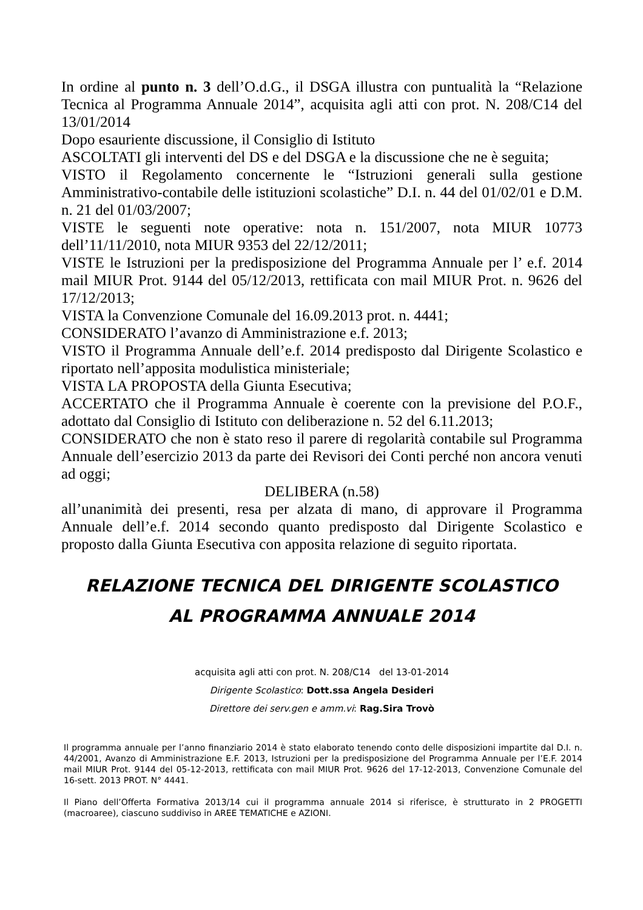In ordine al punto n. 3 dell’O.d.G., il DSGA illustra con puntualità la “Relazione Tecnica al Programma Annuale 2014”, acquisita agli atti con prot. N. 208/C14 del 13/01/2014
Dopo esauriente discussione, il Consiglio di Istituto
ASCOLTATI gli interventi del DS e del DSGA e la discussione che ne è seguita;
VISTO il Regolamento concernente le “Istruzioni generali sulla gestione Amministrativo-contabile delle istituzioni scolastiche” D.I. n. 44 del 01/02/01 e D.M. n. 21 del 01/03/2007;
VISTE le seguenti note operative: nota n. 151/2007, nota MIUR 10773 dell’11/11/2010, nota MIUR 9353 del 22/12/2011;
VISTE le Istruzioni per la predisposizione del Programma Annuale per l’ e.f. 2014 mail MIUR Prot. 9144 del 05/12/2013, rettificata con mail MIUR Prot. n. 9626 del 17/12/2013;
VISTA la Convenzione Comunale del 16.09.2013 prot. n. 4441;
CONSIDERATO l’avanzo di Amministrazione e.f. 2013;
VISTO il Programma Annuale dell’e.f. 2014 predisposto dal Dirigente Scolastico e riportato nell’apposita modulistica ministeriale;
VISTA LA PROPOSTA della Giunta Esecutiva;
ACCERTATO che il Programma Annuale è coerente con la previsione del P.O.F., adottato dal Consiglio di Istituto con deliberazione n. 52 del 6.11.2013;
CONSIDERATO che non è stato reso il parere di regolarità contabile sul Programma Annuale dell’esercizio 2013 da parte dei Revisori dei Conti perché non ancora venuti ad oggi;
DELIBERA (n.58)
all’unanimità dei presenti, resa per alzata di mano, di approvare il Programma Annuale dell’e.f. 2014 secondo quanto predisposto dal Dirigente Scolastico e proposto dalla Giunta Esecutiva con apposita relazione di seguito riportata.
RELAZIONE TECNICA DEL DIRIGENTE SCOLASTICO
AL PROGRAMMA ANNUALE 2014
acquisita agli atti con prot. N. 208/C14 del 13-01-2014
Dirigente Scolastico: Dott.ssa Angela Desideri
Direttore dei serv.gen e amm.vi: Rag.Sira Trovò
Il programma annuale per l’anno finanziario 2014 è stato elaborato tenendo conto delle disposizioni impartite dal D.I. n. 44/2001, Avanzo di Amministrazione E.F. 2013, Istruzioni per la predisposizione del Programma Annuale per l’E.F. 2014 mail MIUR Prot. 9144 del 05-12-2013, rettificata con mail MIUR Prot. 9626 del 17-12-2013, Convenzione Comunale del 16-sett. 2013 PROT. N° 4441.
Il Piano dell’Offerta Formativa 2013/14 cui il programma annuale 2014 si riferisce, è strutturato in 2 PROGETTI (macroaree), ciascuno suddiviso in AREE TEMATICHE e AZIONI.